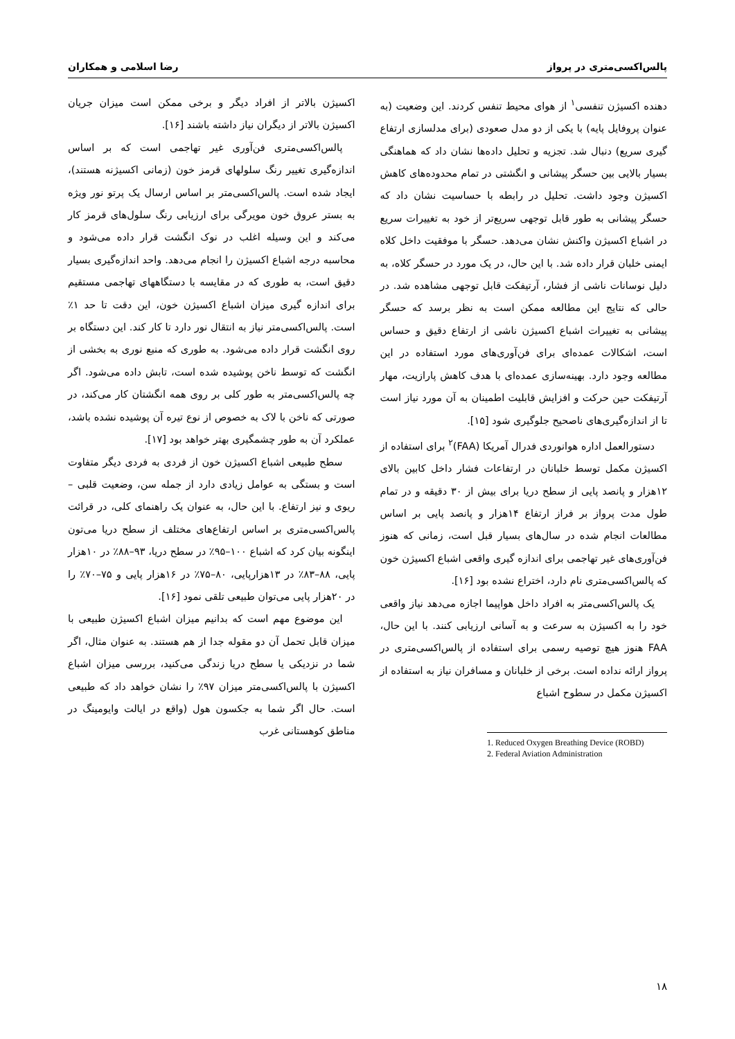پالس‌اکسی‌متری در پرواز رضا اسلامی و همکاران
دهنده اکسیژن تنفسی<sup>۱</sup> از هوای محیط تنفس کردند. این وضعیت (به عنوان پروفایل پایه) با یکی از دو مدل صعودی (برای مدلسازی ارتفاع گیری سریع) دنبال شد. تجزیه و تحلیل داده‌ها نشان داد که هماهنگی بسیار بالایی بین حسگر پیشانی و انگشتی در تمام محدوده‌های کاهش اکسیژن وجود داشت. تحلیل در رابطه با حساسیت نشان داد که حسگر پیشانی به طور قابل توجهی سریع‌تر از خود به تغییرات سریع در اشباع اکسیژن واکنش نشان می‌دهد. حسگر با موفقیت داخل کلاه ایمنی خلبان قرار داده شد. با این حال، در یک مورد در حسگر کلاه، به دلیل نوسانات ناشی از فشار، آرتیفکت قابل توجهی مشاهده شد. در حالی که نتایج این مطالعه ممکن است به نظر برسد که حسگر پیشانی به تغییرات اشباع اکسیژن ناشی از ارتفاع دقیق و حساس است، اشکالات عمده‌ای برای فن‌آوری‌های مورد استفاده در این مطالعه وجود دارد. بهینه‌سازی عمده‌ای با هدف کاهش پارازیت، مهار آرتیفکت حین حرکت و افزایش قابلیت اطمینان به آن مورد نیاز است تا از اندازه‌گیری‌های ناصحیح جلوگیری شود [۱۵].
دستورالعمل اداره هوانوردی فدرال آمریکا (FAA)<sup>۲</sup> برای استفاده از اکسیژن مکمل توسط خلبانان در ارتفاعات فشار داخل کابین بالای ۱۲هزار و پانصد پایی از سطح دریا برای بیش از ۳۰ دقیقه و در تمام طول مدت پرواز بر فراز ارتفاع ۱۴هزار و پانصد پایی بر اساس مطالعات انجام شده در سال‌های بسیار قبل است، زمانی که هنوز فن‌آوری‌های غیر تهاجمی برای اندازه گیری واقعی اشباع اکسیژن خون که پالس‌اکسی‌متری نام دارد، اختراع نشده بود [۱۶].
یک پالس‌اکسی‌متر به افراد داخل هواپیما اجازه می‌دهد نیاز واقعی خود را به اکسیژن به سرعت و به آسانی ارزیابی کنند. با این حال، FAA هنوز هیچ توصیه رسمی برای استفاده از پالس‌اکسی‌متری در پرواز ارائه نداده است. برخی از خلبانان و مسافران نیاز به استفاده از اکسیژن مکمل در سطوح اشباع
1. Reduced Oxygen Breathing Device (ROBD)
2. Federal Aviation Administration
اکسیژن بالاتر از افراد دیگر و برخی ممکن است میزان جریان اکسیژن بالاتر از دیگران نیاز داشته باشند [۱۶].
پالس‌اکسی‌متری فن‌آوری غیر تهاجمی است که بر اساس اندازه‌گیری تغییر رنگ سلولهای قرمز خون (زمانی اکسیژنه هستند)، ایجاد شده است. پالس‌اکسی‌متر بر اساس ارسال یک پرتو نور ویژه به بستر عروق خون مویرگی برای ارزیابی رنگ سلول‌های قرمز کار می‌کند و این وسیله اغلب در نوک انگشت قرار داده می‌شود و محاسبه درجه اشباع اکسیژن را انجام می‌دهد. واحد اندازه‌گیری بسیار دقیق است، به طوری که در مقایسه با دستگاههای تهاجمی مستقیم برای اندازه گیری میزان اشباع اکسیژن خون، این دقت تا حد ۱٪ است. پالس‌اکسی‌متر نیاز به انتقال نور دارد تا کار کند. این دستگاه بر روی انگشت قرار داده می‌شود. به طوری که منبع نوری به بخشی از انگشت که توسط ناخن پوشیده شده است، تابش داده می‌شود. اگر چه پالس‌اکسی‌متر به طور کلی بر روی همه انگشتان کار می‌کند، در صورتی که ناخن با لاک به خصوص از نوع تیره آن پوشیده نشده باشد، عملکرد آن به طور چشمگیری بهتر خواهد بود [۱۷].
سطح طبیعی اشباع اکسیژن خون از فردی به فردی دیگر متفاوت است و بستگی به عوامل زیادی دارد از جمله سن، وضعیت قلبی – ریوی و نیز ارتفاع. با این حال، به عنوان یک راهنمای کلی، در قرائت پالس‌اکسی‌متری بر اساس ارتفاع‌های مختلف از سطح دریا می‌تون اینگونه بیان کرد که اشباع ۱۰۰–۹۵٪ در سطح دریا، ۹۳–۸۸٪ در ۱۰هزار پایی، ۸۸–۸۳٪ در ۱۳هزارپایی، ۸۰–۷۵٪ در ۱۶هزار پایی و ۷۵–۷۰٪ را در ۲۰هزار پایی می‌توان طبیعی تلقی نمود [۱۶].
این موضوع مهم است که بدانیم میزان اشباع اکسیژن طبیعی با میزان قابل تحمل آن دو مقوله جدا از هم هستند. به عنوان مثال، اگر شما در نزدیکی یا سطح دریا زندگی می‌کنید، بررسی میزان اشباع اکسیژن با پالس‌اکسی‌متر میزان ۹۷٪ را نشان خواهد داد که طبیعی است. حال اگر شما به جکسون هول (واقع در ایالت وایومینگ در مناطق کوهستانی غرب
۱۸